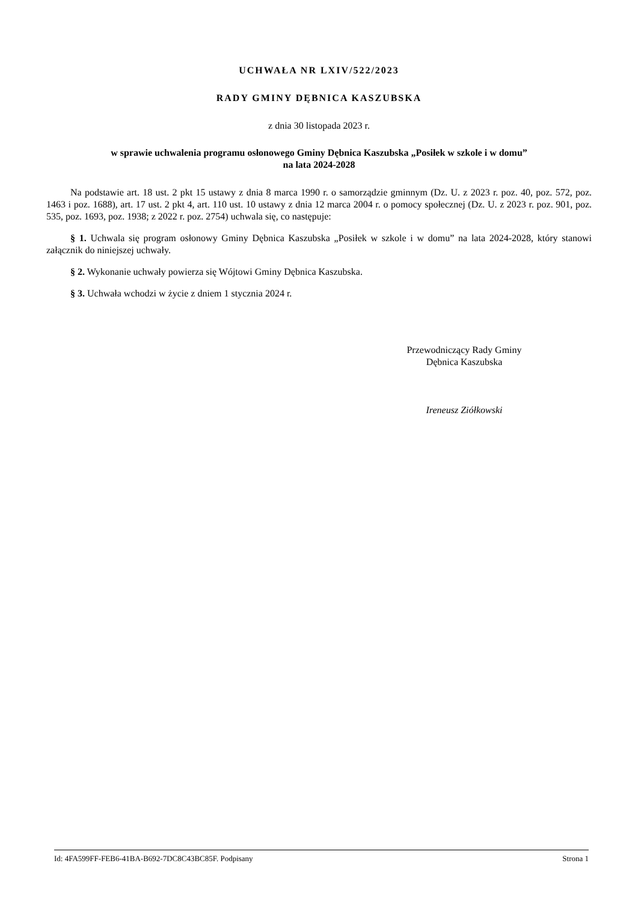UCHWAŁA NR LXIV/522/2023
RADY GMINY DĘBNICA KASZUBSKA
z dnia 30 listopada 2023 r.
w sprawie uchwalenia programu osłonowego Gminy Dębnica Kaszubska „Posiłek w szkole i w domu”
na lata 2024-2028
Na podstawie art. 18 ust. 2 pkt 15 ustawy z dnia 8 marca 1990 r. o samorządzie gminnym (Dz. U. z 2023 r. poz. 40, poz. 572, poz. 1463 i poz. 1688), art. 17 ust. 2 pkt 4, art. 110 ust. 10 ustawy z dnia 12 marca 2004 r. o pomocy społecznej (Dz. U. z 2023 r. poz. 901, poz. 535, poz. 1693, poz. 1938; z 2022 r. poz. 2754) uchwala się, co następuje:
§ 1. Uchwala się program osłonowy Gminy Dębnica Kaszubska „Posiłek w szkole i w domu” na lata 2024-2028, który stanowi załącznik do niniejszej uchwały.
§ 2. Wykonanie uchwały powierza się Wójtowi Gminy Dębnica Kaszubska.
§ 3. Uchwała wchodzi w życie z dniem 1 stycznia 2024 r.
Przewodniczący Rady Gminy
Dębnica Kaszubska
Ireneusz Ziółkowski
Id: 4FA599FF-FEB6-41BA-B692-7DC8C43BC85F. Podpisany Strona 1